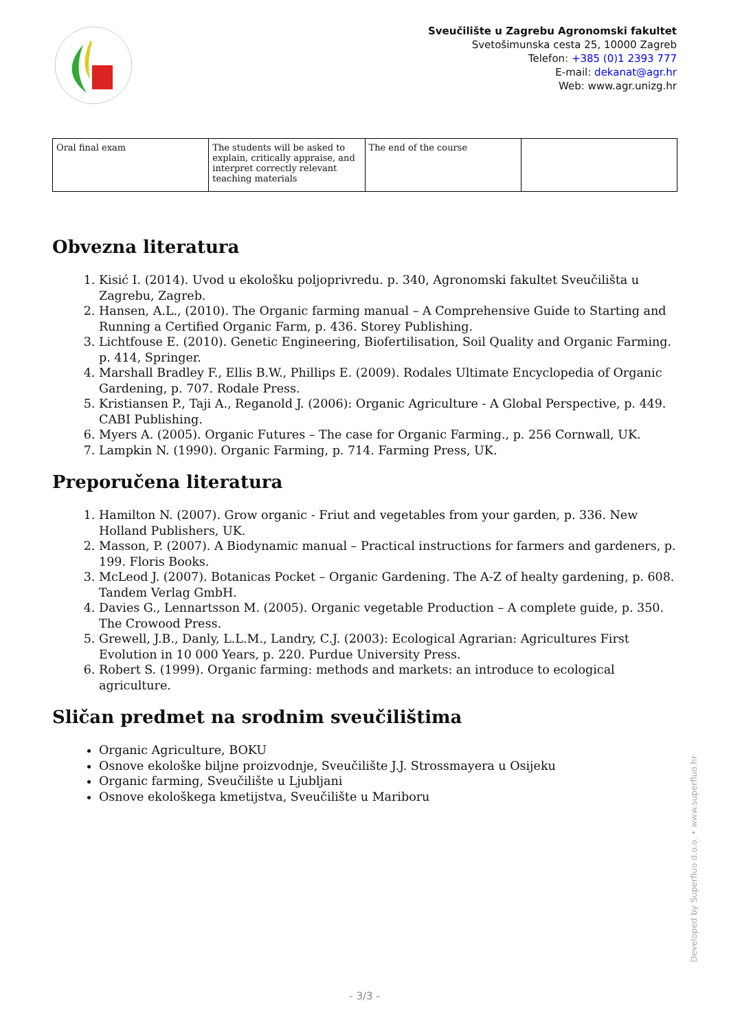Sveučilište u Zagrebu Agronomski fakultet
Svetošimunska cesta 25, 10000 Zagreb
Telefon: +385 (0)1 2393 777
E-mail: dekanat@agr.hr
Web: www.agr.unizg.hr
| Oral final exam | The students will be asked to explain, critically appraise, and interpret correctly relevant teaching materials | The end of the course | |
Obvezna literatura
1. Kisić I. (2014). Uvod u ekološku poljoprivredu. p. 340, Agronomski fakultet Sveučilišta u Zagrebu, Zagreb.
2. Hansen, A.L., (2010). The Organic farming manual – A Comprehensive Guide to Starting and Running a Certified Organic Farm, p. 436. Storey Publishing.
3. Lichtfouse E. (2010). Genetic Engineering, Biofertilisation, Soil Quality and Organic Farming. p. 414, Springer.
4. Marshall Bradley F., Ellis B.W., Phillips E. (2009). Rodales Ultimate Encyclopedia of Organic Gardening, p. 707. Rodale Press.
5. Kristiansen P., Taji A., Reganold J. (2006): Organic Agriculture - A Global Perspective, p. 449. CABI Publishing.
6. Myers A. (2005). Organic Futures – The case for Organic Farming., p. 256 Cornwall, UK.
7. Lampkin N. (1990). Organic Farming, p. 714. Farming Press, UK.
Preporučena literatura
1. Hamilton N. (2007). Grow organic - Friut and vegetables from your garden, p. 336. New Holland Publishers, UK.
2. Masson, P. (2007). A Biodynamic manual – Practical instructions for farmers and gardeners, p. 199. Floris Books.
3. McLeod J. (2007). Botanicas Pocket – Organic Gardening. The A-Z of healty gardening, p. 608. Tandem Verlag GmbH.
4. Davies G., Lennartsson M. (2005). Organic vegetable Production – A complete guide, p. 350. The Crowood Press.
5. Grewell, J.B., Danly, L.L.M., Landry, C.J. (2003): Ecological Agrarian: Agricultures First Evolution in 10 000 Years, p. 220. Purdue University Press.
6. Robert S. (1999). Organic farming: methods and markets: an introduce to ecological agriculture.
Sličan predmet na srodnim sveučilištima
Organic Agriculture, BOKU
Osnove ekološke biljne proizvodnje, Sveučilište J.J. Strossmayera u Osijeku
Organic farming, Sveučilište u Ljubljani
Osnove ekološkega kmetijstva, Sveučilište u Mariboru
Developed by Superfluo d.o.o. • www.superfluo.hr
- 3/3 -